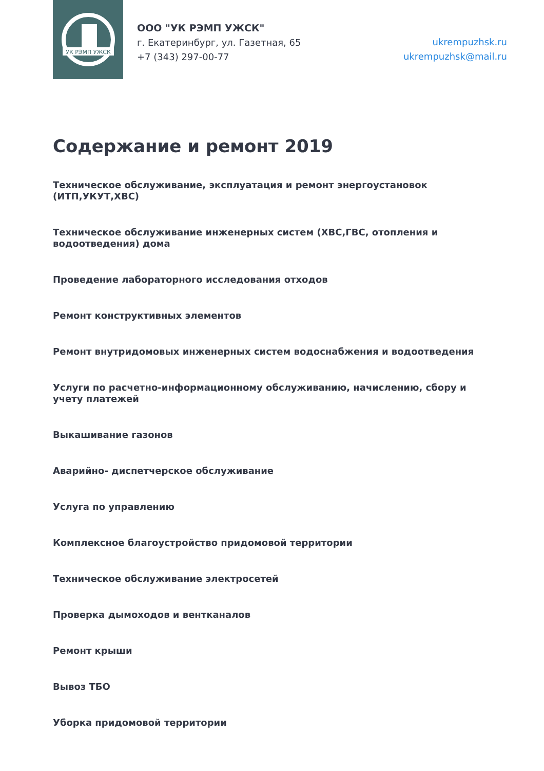УК РЭМП УЖСК
ООО "УК РЭМП УЖСК"
г. Екатеринбург, ул. Газетная, 65
+7 (343) 297-00-77
ukrempuzhsk.ru
ukrempuzhsk@mail.ru
Содержание и ремонт 2019
Техническое обслуживание, эксплуатация и ремонт энергоустановок (ИТП,УКУТ,ХВС)
Техническое обслуживание инженерных систем (ХВС,ГВС, отопления и водоотведения) дома
Проведение лабораторного исследования отходов
Ремонт конструктивных элементов
Ремонт внутридомовых инженерных систем водоснабжения и водоотведения
Услуги по расчетно-информационному обслуживанию, начислению, сбору и учету платежей
Выкашивание газонов
Аварийно- диспетчерское обслуживание
Услуга по управлению
Комплексное благоустройство придомовой территории
Техническое обслуживание электросетей
Проверка дымоходов и вентканалов
Ремонт крыши
Вывоз ТБО
Уборка придомовой территории